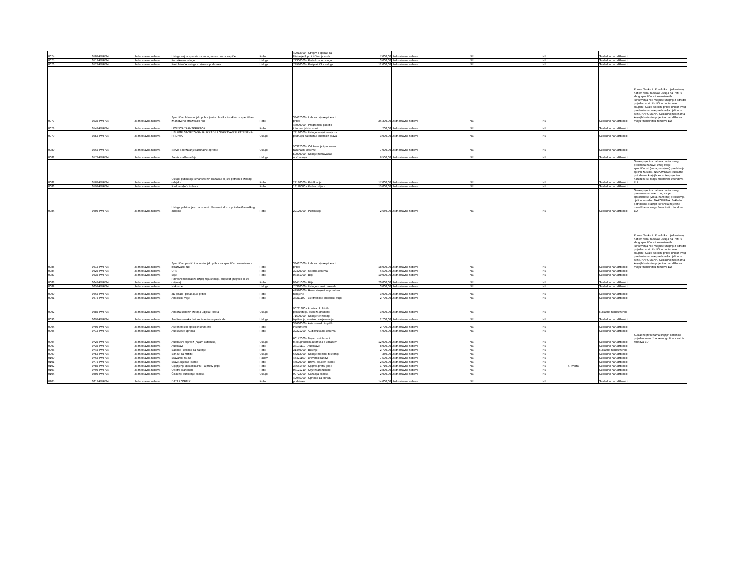| 0074 | 050J-PMF/24 | Jednostavna nabava | Usluga najma aparata za vodu, servis i voda za piće | Robe | 42912300 - Strojevi i aparati za filtriranje ili pročišćivanje vode | 7.000,00 | Jednostavna nabava | | NE | | NE | | Sukladno narudžbenici | |
| 0075 | 051J-PMF/24 | Jednostavna nabava | Podatkovne usluge | Usluge | 72300000 - Podatkovne usluge | 3.000,00 | Jednostavna nabava | | NE | | NE | | Sukladno narudžbenici | |
| 0076 | 052J-PMF/24 | Jednostavna nabava | Pretplatničke usluge - prijenos podataka | Usluge | 79980000 - Pretplatničke usluge | 12.000,00 | Jednostavna nabava | | NE | | NE | | Sukladno narudžbenici | |
| 0077 | 053J-PMF/24 | Jednostavna nabava | Specifičan laboratorijski pribor (osim plastike i stakla) za specifičan znanstveno-istraživački rad | Robe | 38437000 - Laboratorijske pipete i pribor | 26.300,00 | Jednostavna nabava | | NE | | NE | | Sukladno narudžbenici | Prema članku 7. Pravilnika o jednostavoj nabavi roba, radova i usluga na PMF-u - zbog specifičnosti znanstvenih istraživanja nije moguće unaprijed odrediti pojedinu vrstu i količinu unutar ove skupine. Svaki pojedini pribor unutar ovog predmeta nabave predstavlja cjelinu za sebe. NAPOMENA: Sukladno potrebama krajnjih korisnika pojedine narudžbe se mogu financirati iz fondova EU |
| 0078 | 054J-PMF/24 | Jednostavna nabava | LICENCA TRANSKRIPTOR | Robe | 48000000 - Programski paketi i informacijski sustavi | 200,00 | Jednostavna nabava | | NE | | NE | | Sukladno narudžbenici | |
| 0079 | 055J-PMF/24 | Jednostavna nabava | USLUGE SAVJETOVANJA, IZRADE I ODRŽAVANJE PATENTNIH PRIJAVA | Usluge | 79120000 - Usluge savjetovanja na području patenata i autorskih prava | 3.000,00 | Jednostavna nabava | | NE | | NE | | Sukladno narudžbenici | |
| 0080 | 056J-PMF/24 | Jednostavna nabava | Servis i održavanje računalne opreme | Usluge | 50312000 - Održavanje i popravak računalne opreme | 7.000,00 | Jednostavna nabava | | NE | | NE | | Sukladno narudžbenici | |
| 0081 | 057J-PMF/24 | Jednostavna nabava | Servis malih uređaja | Usluge | 50000000 - Usluge popravaka i održavanja | 8.500,00 | Jednostavna nabava | | NE | | NE | | Sukladno narudžbenici | |
| 0082 | 058J-PMF/24 | Jednostavna nabava | Usluge publikacije (znanstvenih članaka i sl.) za potrebe Fizičkog odsjeka | Robe | 22120000 - Publikacije | 17.000,00 | Jednostavna nabava | | NE | | NE | | Sukladno narudžbenici | Svaka pojedina nabava unutar ovog predmeta nabave, zbog svoje specifičnosti (vrsta, namjena) predstavlja cjelinu za sebe. NAPOMENA: Sukladno potrebama krajnjih korisnika pojedine narudžbe se mogu financirati iz fondova EU |
| 0083 | 059J-PMF/24 | Jednostavna nabava | Radna odjeća i obuća | Robe | 18110000 - Radna odjeća | 15.000,00 | Jednostavna nabava | | NE | | NE | | Sukladno narudžbenici | |
| 0084 | 060J-PMF/24 | Jednostavna nabava | Usluge publikacije (znanstvenih članaka i sl.) za potrebe Geološkog odsjeka | Robe | 22120000 - Publikacije | 2.659,00 | Jednostavna nabava | | NE | | NE | | Sukladno narudžbenici | Svaka pojedina nabava unutar ovog predmeta nabave, zbog svoje specifičnosti (vrsta, namjena) predstavlja cjelinu za sebe. NAPOMENA: Sukladno potrebama krajnjih korisnika pojedine narudžbe se mogu financirati iz fondova EU |
| 0085 | 061J-PMF/24 | Jednostavna nabava | Specifičan plastični laboratorijski pribor za specifičan znanstveno-istraživački rad | Robe | 38437000 - Laboratorijske pipete i pribor | 18.000,00 | Jednostavna nabava | | NE | | NE | | Sukladno narudžbenici | Prema članku 7. Pravilnika o jednostavoj nabavi roba, radova i usluga na PMF-u - zbog specifičnosti znanstvenih istraživanja nije moguće unaprijed odrediti pojedinu vrstu i količinu unutar ove skupine. Svaki pojedini pribor unutar ovog predmeta nabave predstavlja cjelinu za sebe. NAPOMENA: Sukladno potrebama krajnjih korisnika pojedine narudžbe se mogu financirati iz fondova EU |
| 0086 | 062J-PMF/24 | Jednostavna nabava | UPS | Robe | 32420000 - Mrežna oprema | 6.500,00 | Jednostavna nabava | | NE | | NE | | Sukladno narudžbenici | |
| 0087 | 063J-PMF/24 | Jednostavna nabava | Bilje | Robe | 03451000 - Bilje | 10.000,00 | Jednostavna nabava | | NE | | NE | | Sukladno narudžbenici | |
| 0088 | 064J-PMF/24 | Jednostavna nabava | Potrošni materijal za uzgoj bilja (zemlje, supstrat gnojivo i sl. za cvijeće) | Robe | 03451000 - Bilje | 20.000,00 | Jednostavna nabava | | NE | | NE | | Sukladno narudžbenici | |
| 0089 | 065J-PMF/24 | Jednostavna nabava | Naknade | Usluge | 75310000 - Usluge u vezi naknada | 3.000,00 | Jednostavna nabava | | NE | | NE | | Sukladno narudžbenici | |
| 0090 | 066J-PMF/24 | Jednostavna nabava | 3D pisači i pripadajući pribor | Robe | 42990000 - Razni strojevi za posebne namjene | 3.000,00 | Jednostavna nabava | | NE | | NE | | Sukladno narudžbenici | |
| 0091 | 067J-PMF/24 | Jednostavna nabava | Analitičke vage | Robe | 38311100 - Elektroničke analitičke vage | 2.700,00 | Jednostavna nabava | | NE | | NE | | Sukladno narudžbenici | |
| 0092 | 068J-PMF/24 | Jednostavna nabava | Analiza stabilnih izotopa ugljika i kisika | Usluge | 90711300 - Analiza okolišnih pokazatelja, osim za građenje | 3.000,00 | Jednostavna nabava | | NE | | NE | | sukladno narudžbenici | |
| 0093 | 069J-PMF/24 | Jednostavna nabava | Analiza uzoraka tla i sedimenta na pesticide | Usluge | 71600000 - Usluge tehničkog ispitivanja, analize i savjetovanja | 2.700,00 | Jednostavna nabava | | NE | | NE | | Sukladno narudžbenici | |
| 0094 | 070J-PMF/24 | Jednostavna nabava | Astronomski i optički instrumenti | Robe | 38630000 - Astronomski i optički instrumenti | 2.700,00 | Jednostavna nabava | | NE | | NE | | Sukladno narudžbenici | |
| 0095 | 071J-PMF/24 | Jednostavna nabava | Audiovideo oprema | Robe | 32321200 - Audiovizualna oprema | 4.900,00 | Jednostavna nabava | | NE | | NE | | Sukladno narudžbenici | |
| 0096 | 072J-PMF/24 | Jednostavna nabava | Autobusni prijevoz (najam autobusa) | Usluge | 60172000 - Najam autobusa i međugradskih autobusa s vozačem | 12.000,00 | Jednostavna nabava | | NE | | NE | | Sukladno narudžbenici | Sukladno potrebama krajnjih korisnika pojedine narudžbe se mogu financirati iz fondova EU |
| 0097 | 073J-PMF/24 | Jednostavna nabava | Autoklavi | Robe | 33191110 - Autoklave | 8.000,00 | Jednostavna nabava | | NE | | NE | | Sukladno narudžbenici | |
| 0098 | 074J-PMF/24 | Jednostavna nabava | Baterije i oprema za baterije | Robe | 31440000 - Baterije | 2.700,00 | Jednostavna nabava | | NE | | NE | | sukladno narudžbenici | |
| 0099 | 075J-PMF/24 | Jednostavna nabava | Bonovi za mobitel | Usluge | 64212000 - Usluge mobilne telefonije | 350,00 | Jednostavna nabava | | NE | | NE | | Sukladno narudžbenici | |
| 0100 | 076J-PMF/24 | Jednostavna nabava | Bravarski radovi | Radovi | 45421160 - Bravarski radovi | 7.500,00 | Jednostavna nabava | | NE | | NE | | Sukladno narudžbenici | |
| 0101 | 077J-PMF/24 | Jednostavna nabava | Brave, ključevi i šarke | Robe | 44520000 - Brave, ključevi i šarke | 2.500,00 | Jednostavna nabava | | NE | | NE | | Sukladno narudžbenici | |
| 0102 | 078J-PMF/24 | Jednostavna nabava | Cijepljenje djelatnika PMF-a protiv gripe | Robe | 33651660 - Cjepiva protiv gripe | 1.710,00 | Jednostavna nabava | | NE | | NE | 4. kvartal | Sukladno narudžbenici | |
| 0103 | 079J-PMF/24 | Jednostavna nabava | Cvjetni aranžmani | Robe | 03121210 - Cvjetni aranžmani | 2.800,00 | Jednostavna nabava | | NE | | NE | | Sukladno narudžbenici | |
| 0104 | 080J-PMF/24 | Jednostavna nabava | Čišćenje i uređenje okoliša | Usluge | 90722000 - Sanacija okoliša | 2.900,00 | Jednostavna nabava | | NE | | NE | | Sukladno narudžbenici | |
| 0105 | 081J-PMF/24 | Jednostavna nabava | DATA LOGGERI | Robe | 42965000 - Oprema za obradu podataka | 14.000,00 | Jednostavna nabava | | NE | | NE | | Sukladno narudžbenici | |